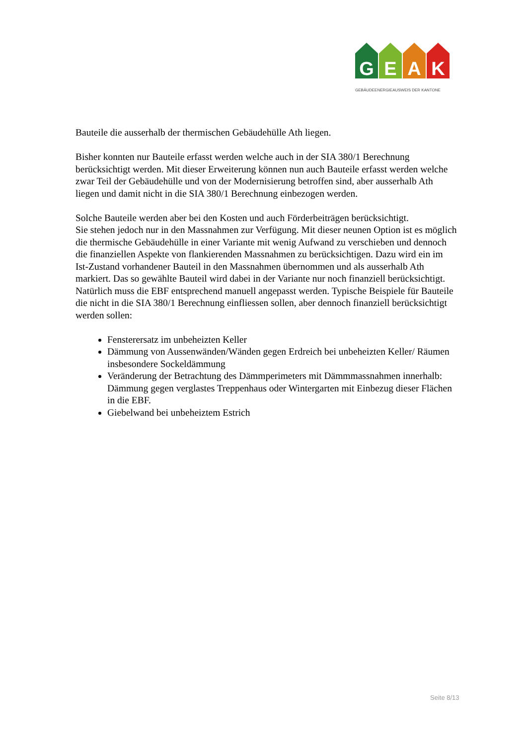G E A K
GEBÄUDEENERGIEAUSWEIS DER KANTONE
Bauteile die ausserhalb der thermischen Gebäudehülle Ath liegen.
Bisher konnten nur Bauteile erfasst werden welche auch in der SIA 380/1 Berechnung berücksichtigt werden. Mit dieser Erweiterung können nun auch Bauteile erfasst werden welche zwar Teil der Gebäudehülle und von der Modernisierung betroffen sind, aber ausserhalb Ath liegen und damit nicht in die SIA 380/1 Berechnung einbezogen werden.
Solche Bauteile werden aber bei den Kosten und auch Förderbeiträgen berücksichtigt.
Sie stehen jedoch nur in den Massnahmen zur Verfügung. Mit dieser neunen Option ist es möglich die thermische Gebäudehülle in einer Variante mit wenig Aufwand zu verschieben und dennoch die finanziellen Aspekte von flankierenden Massnahmen zu berücksichtigen. Dazu wird ein im Ist-Zustand vorhandener Bauteil in den Massnahmen übernommen und als ausserhalb Ath markiert. Das so gewählte Bauteil wird dabei in der Variante nur noch finanziell berücksichtigt. Natürlich muss die EBF entsprechend manuell angepasst werden. Typische Beispiele für Bauteile die nicht in die SIA 380/1 Berechnung einfliessen sollen, aber dennoch finanziell berücksichtigt werden sollen:
Fensterersatz im unbeheizten Keller
Dämmung von Aussenwänden/Wänden gegen Erdreich bei unbeheizten Keller/ Räumen insbesondere Sockeldämmung
Veränderung der Betrachtung des Dämmperimeters mit Dämmmassnahmen innerhalb: Dämmung gegen verglastes Treppenhaus oder Wintergarten mit Einbezug dieser Flächen in die EBF.
Giebelwand bei unbeheiztem Estrich
Seite 8/13